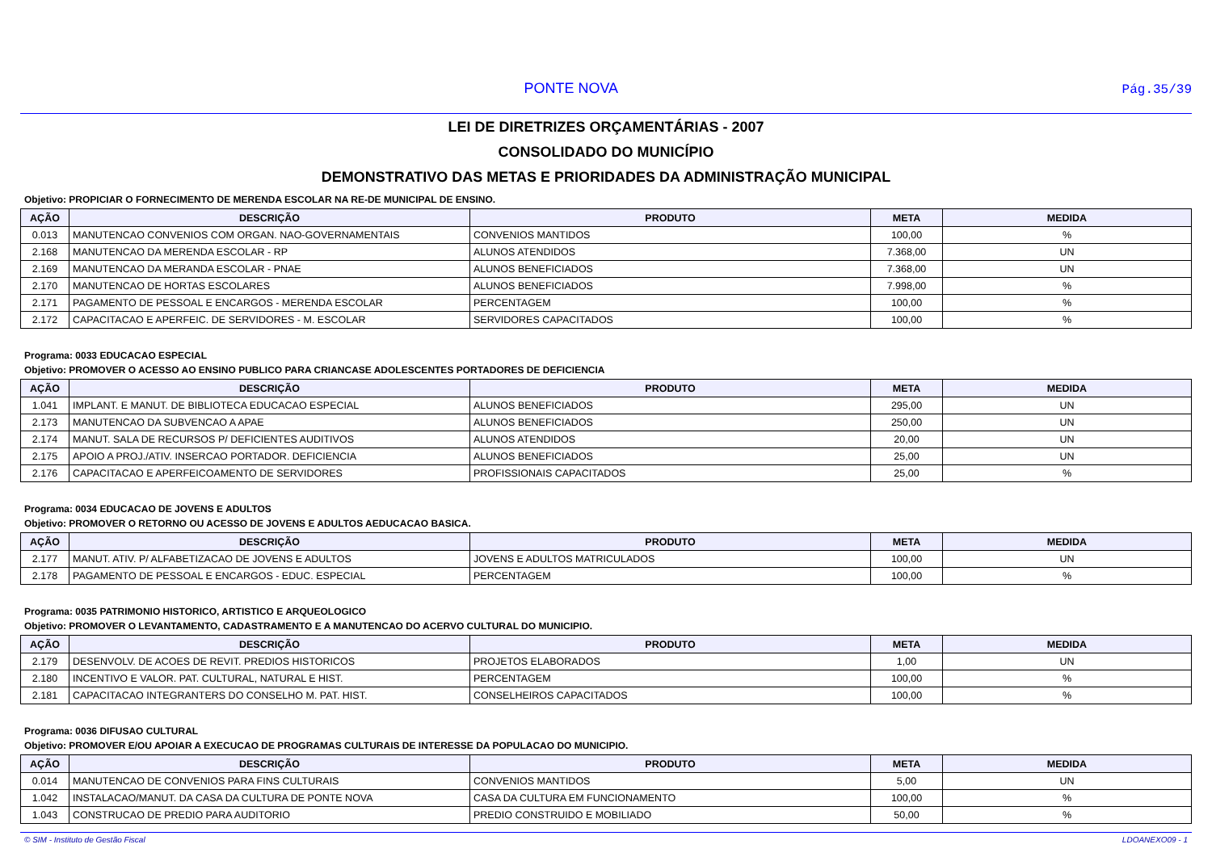PONTE NOVA
Pág.35/39
LEI DE DIRETRIZES ORÇAMENTÁRIAS - 2007
CONSOLIDADO DO MUNICÍPIO
DEMONSTRATIVO DAS METAS E PRIORIDADES DA ADMINISTRAÇÃO MUNICIPAL
Objetivo: PROPICIAR O FORNECIMENTO DE MERENDA ESCOLAR NA RE-DE MUNICIPAL DE ENSINO.
| AÇÃO | DESCRIÇÃO | PRODUTO | META | MEDIDA |
| --- | --- | --- | --- | --- |
| 0.013 | MANUTENCAO CONVENIOS COM ORGAN. NAO-GOVERNAMENTAIS | CONVENIOS MANTIDOS | 100,00 | % |
| 2.168 | MANUTENCAO DA MERENDA ESCOLAR - RP | ALUNOS ATENDIDOS | 7.368,00 | UN |
| 2.169 | MANUTENCAO DA MERANDA ESCOLAR - PNAE | ALUNOS BENEFICIADOS | 7.368,00 | UN |
| 2.170 | MANUTENCAO DE HORTAS ESCOLARES | ALUNOS BENEFICIADOS | 7.998,00 | % |
| 2.171 | PAGAMENTO DE PESSOAL E ENCARGOS - MERENDA ESCOLAR | PERCENTAGEM | 100,00 | % |
| 2.172 | CAPACITACAO E APERFEIC. DE SERVIDORES - M. ESCOLAR | SERVIDORES CAPACITADOS | 100,00 | % |
Programa: 0033 EDUCACAO ESPECIAL
Objetivo: PROMOVER O ACESSO AO ENSINO PUBLICO PARA CRIANCASE ADOLESCENTES PORTADORES DE DEFICIENCIA
| AÇÃO | DESCRIÇÃO | PRODUTO | META | MEDIDA |
| --- | --- | --- | --- | --- |
| 1.041 | IMPLANT. E MANUT. DE BIBLIOTECA EDUCACAO ESPECIAL | ALUNOS BENEFICIADOS | 295,00 | UN |
| 2.173 | MANUTENCAO DA SUBVENCAO A APAE | ALUNOS BENEFICIADOS | 250,00 | UN |
| 2.174 | MANUT. SALA DE RECURSOS P/ DEFICIENTES AUDITIVOS | ALUNOS ATENDIDOS | 20,00 | UN |
| 2.175 | APOIO A PROJ./ATIV. INSERCAO PORTADOR. DEFICIENCIA | ALUNOS BENEFICIADOS | 25,00 | UN |
| 2.176 | CAPACITACAO E APERFEICOAMENTO DE SERVIDORES | PROFISSIONAIS CAPACITADOS | 25,00 | % |
Programa: 0034 EDUCACAO DE JOVENS E ADULTOS
Objetivo: PROMOVER O RETORNO OU ACESSO DE JOVENS E ADULTOS AEDUCACAO BASICA.
| AÇÃO | DESCRIÇÃO | PRODUTO | META | MEDIDA |
| --- | --- | --- | --- | --- |
| 2.177 | MANUT. ATIV. P/ ALFABETIZACAO DE JOVENS E ADULTOS | JOVENS E ADULTOS MATRICULADOS | 100,00 | UN |
| 2.178 | PAGAMENTO DE PESSOAL E ENCARGOS - EDUC. ESPECIAL | PERCENTAGEM | 100,00 | % |
Programa: 0035 PATRIMONIO HISTORICO, ARTISTICO E ARQUEOLOGICO
Objetivo: PROMOVER O LEVANTAMENTO, CADASTRAMENTO E A MANUTENCAO DO ACERVO CULTURAL DO MUNICIPIO.
| AÇÃO | DESCRIÇÃO | PRODUTO | META | MEDIDA |
| --- | --- | --- | --- | --- |
| 2.179 | DESENVOLV. DE ACOES DE REVIT. PREDIOS HISTORICOS | PROJETOS ELABORADOS | 1,00 | UN |
| 2.180 | INCENTIVO E VALOR. PAT. CULTURAL, NATURAL E HIST. | PERCENTAGEM | 100,00 | % |
| 2.181 | CAPACITACAO INTEGRANTERS DO CONSELHO M. PAT. HIST. | CONSELHEIROS CAPACITADOS | 100,00 | % |
Programa: 0036 DIFUSAO CULTURAL
Objetivo: PROMOVER E/OU APOIAR A EXECUCAO DE PROGRAMAS CULTURAIS DE INTERESSE DA POPULACAO DO MUNICIPIO.
| AÇÃO | DESCRIÇÃO | PRODUTO | META | MEDIDA |
| --- | --- | --- | --- | --- |
| 0.014 | MANUTENCAO DE CONVENIOS PARA FINS CULTURAIS | CONVENIOS MANTIDOS | 5,00 | UN |
| 1.042 | INSTALACAO/MANUT. DA CASA DA CULTURA DE PONTE NOVA | CASA DA CULTURA EM FUNCIONAMENTO | 100,00 | % |
| 1.043 | CONSTRUCAO DE PREDIO PARA AUDITORIO | PREDIO CONSTRUIDO E MOBILIADO | 50,00 | % |
© SIM - Instituto de Gestão Fiscal LDOANEXO09 - 1